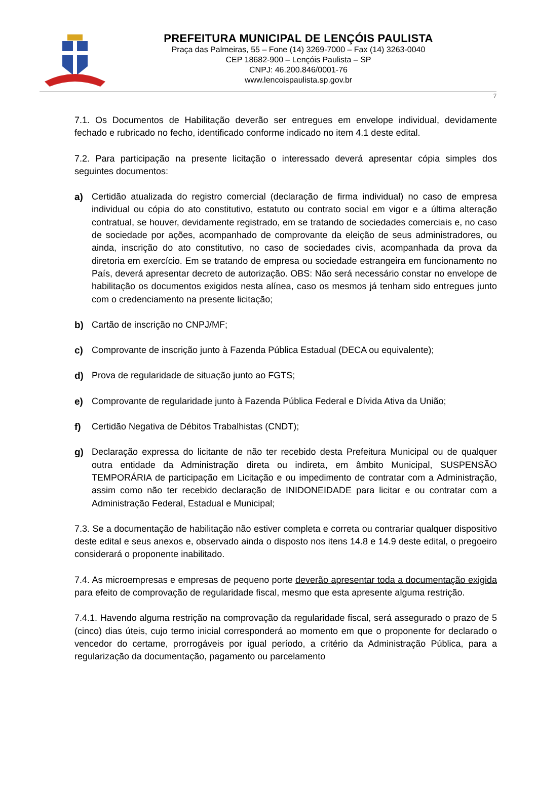PREFEITURA MUNICIPAL DE LENÇÓIS PAULISTA
Praça das Palmeiras, 55 – Fone (14) 3269-7000 – Fax (14) 3263-0040
CEP 18682-900 – Lençóis Paulista – SP
CNPJ: 46.200.846/0001-76
www.lencoispaulista.sp.gov.br
7
7.1. Os Documentos de Habilitação deverão ser entregues em envelope individual, devidamente fechado e rubricado no fecho, identificado conforme indicado no item 4.1 deste edital.
7.2. Para participação na presente licitação o interessado deverá apresentar cópia simples dos seguintes documentos:
a) Certidão atualizada do registro comercial (declaração de firma individual) no caso de empresa individual ou cópia do ato constitutivo, estatuto ou contrato social em vigor e a última alteração contratual, se houver, devidamente registrado, em se tratando de sociedades comerciais e, no caso de sociedade por ações, acompanhado de comprovante da eleição de seus administradores, ou ainda, inscrição do ato constitutivo, no caso de sociedades civis, acompanhada da prova da diretoria em exercício. Em se tratando de empresa ou sociedade estrangeira em funcionamento no País, deverá apresentar decreto de autorização. OBS: Não será necessário constar no envelope de habilitação os documentos exigidos nesta alínea, caso os mesmos já tenham sido entregues junto com o credenciamento na presente licitação;
b) Cartão de inscrição no CNPJ/MF;
c) Comprovante de inscrição junto à Fazenda Pública Estadual (DECA ou equivalente);
d) Prova de regularidade de situação junto ao FGTS;
e) Comprovante de regularidade junto à Fazenda Pública Federal e Dívida Ativa da União;
f) Certidão Negativa de Débitos Trabalhistas (CNDT);
g) Declaração expressa do licitante de não ter recebido desta Prefeitura Municipal ou de qualquer outra entidade da Administração direta ou indireta, em âmbito Municipal, SUSPENSÃO TEMPORÁRIA de participação em Licitação e ou impedimento de contratar com a Administração, assim como não ter recebido declaração de INIDONEIDADE para licitar e ou contratar com a Administração Federal, Estadual e Municipal;
7.3. Se a documentação de habilitação não estiver completa e correta ou contrariar qualquer dispositivo deste edital e seus anexos e, observado ainda o disposto nos itens 14.8 e 14.9 deste edital, o pregoeiro considerará o proponente inabilitado.
7.4. As microempresas e empresas de pequeno porte deverão apresentar toda a documentação exigida para efeito de comprovação de regularidade fiscal, mesmo que esta apresente alguma restrição.
7.4.1. Havendo alguma restrição na comprovação da regularidade fiscal, será assegurado o prazo de 5 (cinco) dias úteis, cujo termo inicial corresponderá ao momento em que o proponente for declarado o vencedor do certame, prorrogáveis por igual período, a critério da Administração Pública, para a regularização da documentação, pagamento ou parcelamento